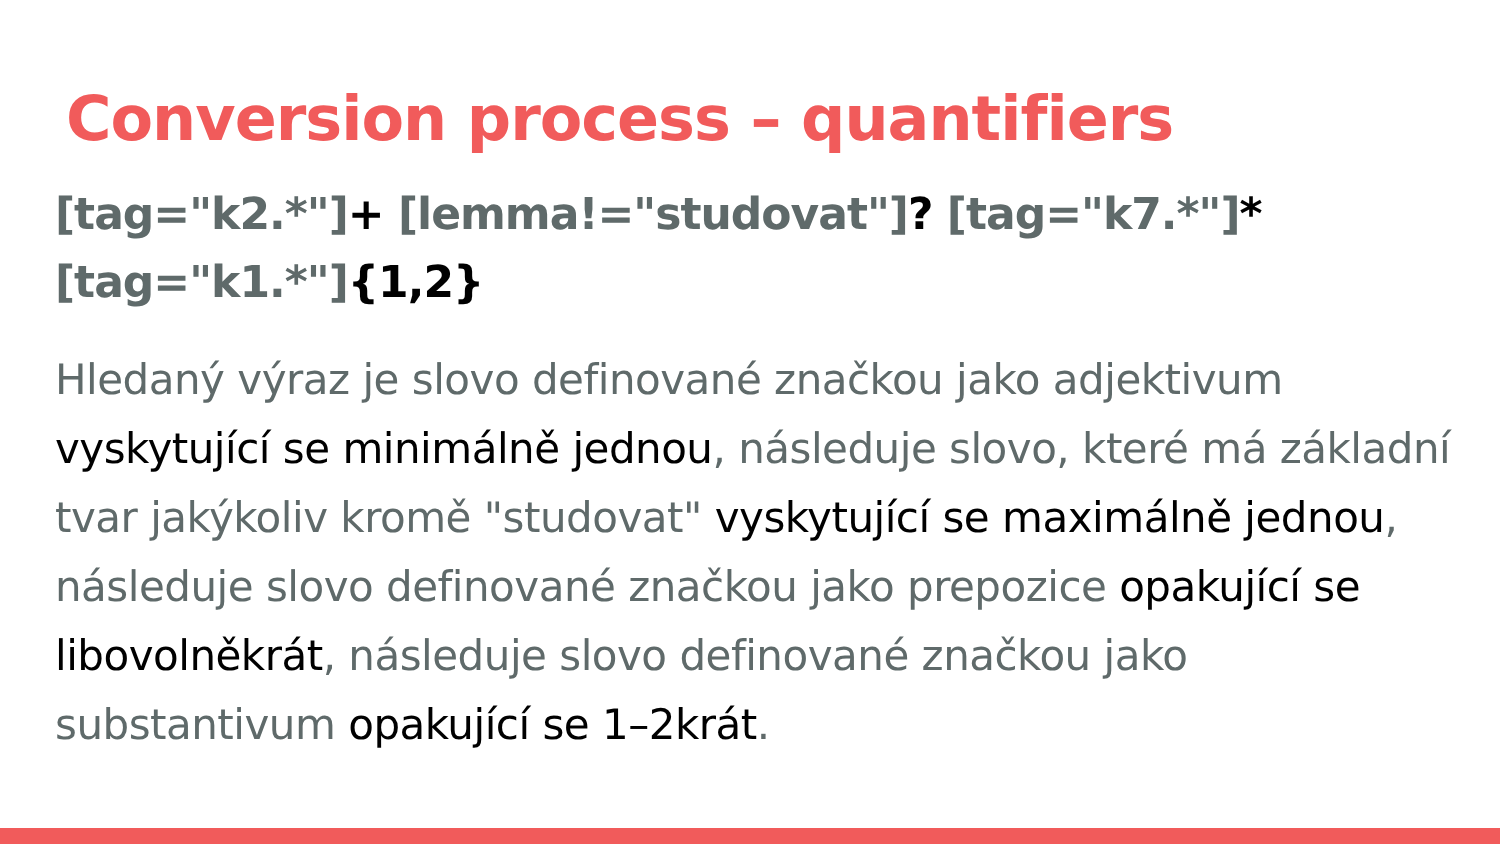Conversion process – quantifiers
[tag="k2.*"]+ [lemma!="studovat"]? [tag="k7.*"]*
[tag="k1.*"]{1,2}
Hledaný výraz je slovo definované značkou jako adjektivum vyskytující se minimálně jednou, následuje slovo, které má základní tvar jakýkoliv kromě "studovat" vyskytující se maximálně jednou, následuje slovo definované značkou jako prepozice opakující se libovolněkrát, následuje slovo definované značkou jako substantivum opakující se 1–2krát.